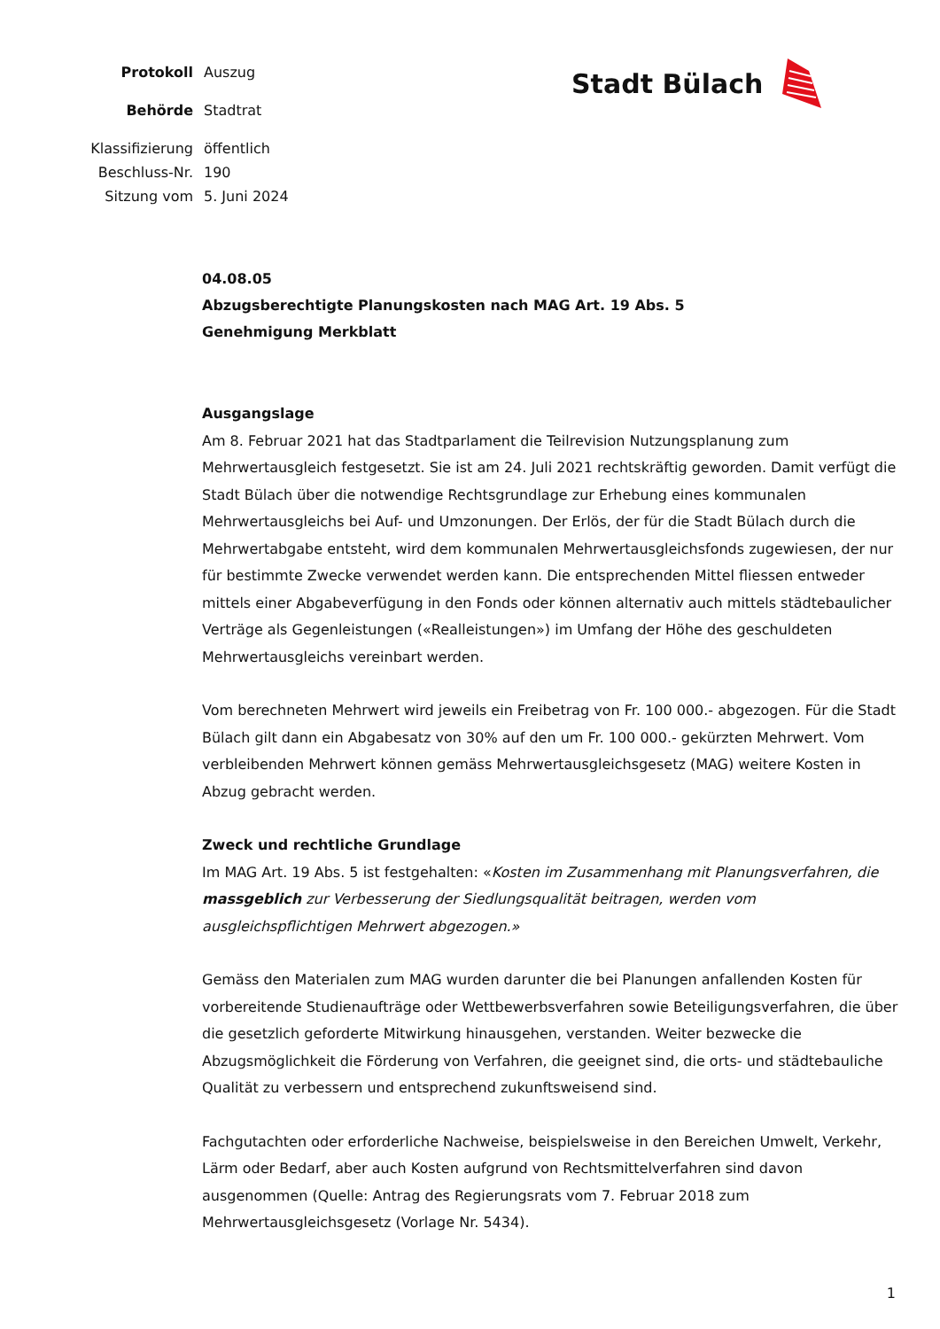| Protokoll | Auszug |
| Behörde | Stadtrat |
| Klassifizierung | öffentlich |
| Beschluss-Nr. | 190 |
| Sitzung vom | 5. Juni 2024 |
Stadt Bülach
04.08.05
Abzugsberechtigte Planungskosten nach MAG Art. 19 Abs. 5
Genehmigung Merkblatt
Ausgangslage
Am 8. Februar 2021 hat das Stadtparlament die Teilrevision Nutzungsplanung zum Mehrwertausgleich festgesetzt. Sie ist am 24. Juli 2021 rechtskräftig geworden. Damit verfügt die Stadt Bülach über die notwendige Rechtsgrundlage zur Erhebung eines kommunalen Mehrwertausgleichs bei Auf- und Umzonungen. Der Erlös, der für die Stadt Bülach durch die Mehrwertabgabe entsteht, wird dem kommunalen Mehrwertausgleichsfonds zugewiesen, der nur für bestimmte Zwecke verwendet werden kann. Die entsprechenden Mittel fliessen entweder mittels einer Abgabeverfügung in den Fonds oder können alternativ auch mittels städtebaulicher Verträge als Gegenleistungen («Realleistungen») im Umfang der Höhe des geschuldeten Mehrwertausgleichs vereinbart werden.
Vom berechneten Mehrwert wird jeweils ein Freibetrag von Fr. 100 000.- abgezogen. Für die Stadt Bülach gilt dann ein Abgabesatz von 30% auf den um Fr. 100 000.- gekürzten Mehrwert. Vom verbleibenden Mehrwert können gemäss Mehrwertausgleichsgesetz (MAG) weitere Kosten in Abzug gebracht werden.
Zweck und rechtliche Grundlage
Im MAG Art. 19 Abs. 5 ist festgehalten: «Kosten im Zusammenhang mit Planungsverfahren, die massgeblich zur Verbesserung der Siedlungsqualität beitragen, werden vom ausgleichspflichtigen Mehrwert abgezogen.»
Gemäss den Materialen zum MAG wurden darunter die bei Planungen anfallenden Kosten für vorbereitende Studienaufträge oder Wettbewerbsverfahren sowie Beteiligungsverfahren, die über die gesetzlich geforderte Mitwirkung hinausgehen, verstanden. Weiter bezwecke die Abzugsmöglichkeit die Förderung von Verfahren, die geeignet sind, die orts- und städtebauliche Qualität zu verbessern und entsprechend zukunftsweisend sind.
Fachgutachten oder erforderliche Nachweise, beispielsweise in den Bereichen Umwelt, Verkehr, Lärm oder Bedarf, aber auch Kosten aufgrund von Rechtsmittelverfahren sind davon ausgenommen (Quelle: Antrag des Regierungsrats vom 7. Februar 2018 zum Mehrwertausgleichsgesetz (Vorlage Nr. 5434).
1